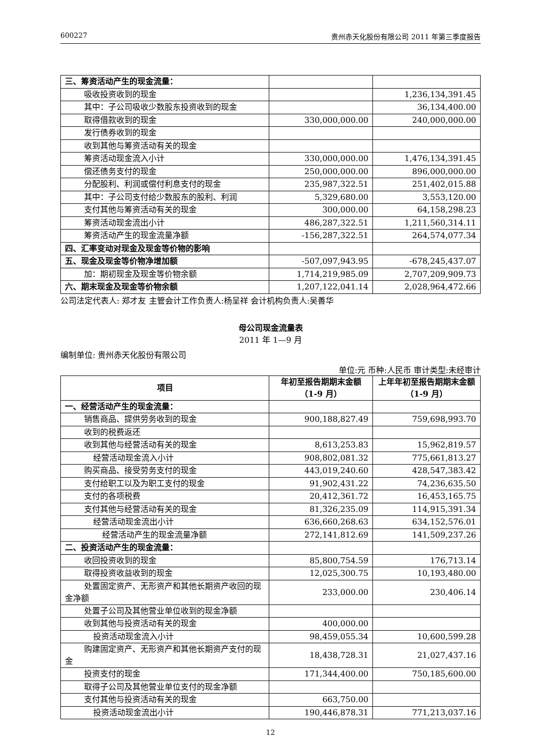600227 贵州赤天化股份有限公司 2011 年第三季度报告
| 三、筹资活动产生的现金流量： | | |
| 吸收投资收到的现金 | | 1,236,134,391.45 |
| 其中：子公司吸收少数股东投资收到的现金 | | 36,134,400.00 |
| 取得借款收到的现金 | 330,000,000.00 | 240,000,000.00 |
| 发行债券收到的现金 | | |
| 收到其他与筹资活动有关的现金 | | |
| 筹资活动现金流入小计 | 330,000,000.00 | 1,476,134,391.45 |
| 偿还债务支付的现金 | 250,000,000.00 | 896,000,000.00 |
| 分配股利、利润或偿付利息支付的现金 | 235,987,322.51 | 251,402,015.88 |
| 其中：子公司支付给少数股东的股利、利润 | 5,329,680.00 | 3,553,120.00 |
| 支付其他与筹资活动有关的现金 | 300,000.00 | 64,158,298.23 |
| 筹资活动现金流出小计 | 486,287,322.51 | 1,211,560,314.11 |
| 筹资活动产生的现金流量净额 | -156,287,322.51 | 264,574,077.34 |
| 四、汇率变动对现金及现金等价物的影响 | | |
| 五、现金及现金等价物净增加额 | -507,097,943.95 | -678,245,437.07 |
| 加：期初现金及现金等价物余额 | 1,714,219,985.09 | 2,707,209,909.73 |
| 六、期末现金及现金等价物余额 | 1,207,122,041.14 | 2,028,964,472.66 |
公司法定代表人: 郑才友 主管会计工作负责人:杨呈祥 会计机构负责人:吴善华
母公司现金流量表
2011 年 1—9 月
编制单位: 贵州赤天化股份有限公司
单位:元 币种:人民币 审计类型:未经审计
| 项目 | 年初至报告期期末金额（1-9 月） | 上年年初至报告期期末金额（1-9 月） |
| --- | --- | --- |
| 一、经营活动产生的现金流量： | | |
| 销售商品、提供劳务收到的现金 | 900,188,827.49 | 759,698,993.70 |
| 收到的税费返还 | | |
| 收到其他与经营活动有关的现金 | 8,613,253.83 | 15,962,819.57 |
| 经营活动现金流入小计 | 908,802,081.32 | 775,661,813.27 |
| 购买商品、接受劳务支付的现金 | 443,019,240.60 | 428,547,383.42 |
| 支付给职工以及为职工支付的现金 | 91,902,431.22 | 74,236,635.50 |
| 支付的各项税费 | 20,412,361.72 | 16,453,165.75 |
| 支付其他与经营活动有关的现金 | 81,326,235.09 | 114,915,391.34 |
| 经营活动现金流出小计 | 636,660,268.63 | 634,152,576.01 |
| 经营活动产生的现金流量净额 | 272,141,812.69 | 141,509,237.26 |
| 二、投资活动产生的现金流量： | | |
| 收回投资收到的现金 | 85,800,754.59 | 176,713.14 |
| 取得投资收益收到的现金 | 12,025,300.75 | 10,193,480.00 |
| 处置固定资产、无形资产和其他长期资产收回的现金净额 | 233,000.00 | 230,406.14 |
| 处置子公司及其他营业单位收到的现金净额 | | |
| 收到其他与投资活动有关的现金 | 400,000.00 | |
| 投资活动现金流入小计 | 98,459,055.34 | 10,600,599.28 |
| 购建固定资产、无形资产和其他长期资产支付的现金 | 18,438,728.31 | 21,027,437.16 |
| 投资支付的现金 | 171,344,400.00 | 750,185,600.00 |
| 取得子公司及其他营业单位支付的现金净额 | | |
| 支付其他与投资活动有关的现金 | 663,750.00 | |
| 投资活动现金流出小计 | 190,446,878.31 | 771,213,037.16 |
12